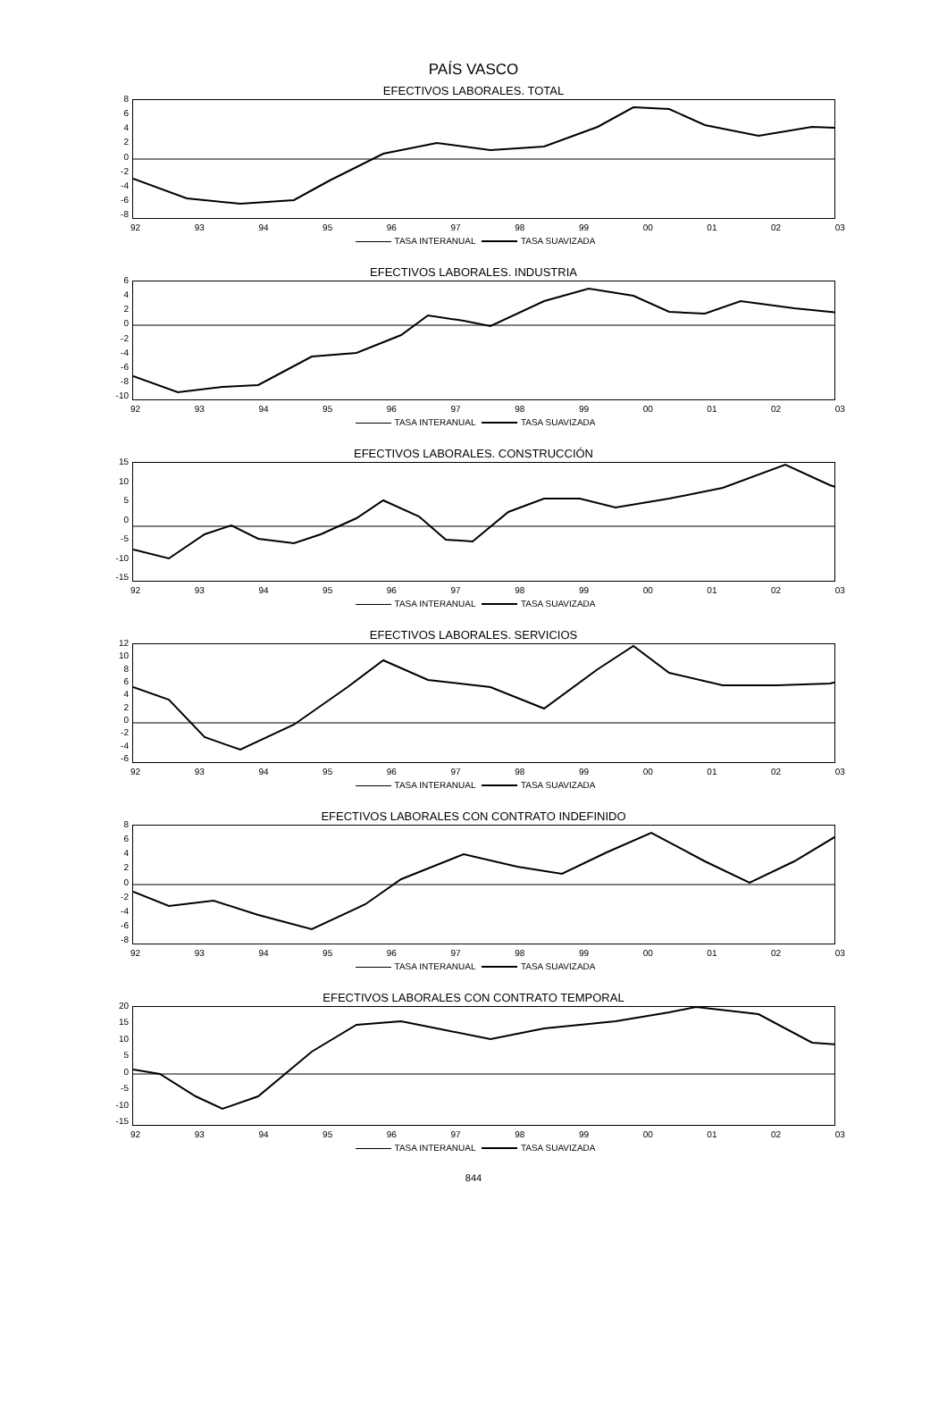PAÍS VASCO
EFECTIVOS LABORALES. TOTAL
8
6
4
2
0
-2
-4
-6
-8
92 93 94 95 96 97 98 99 00 01 02 03
TASA INTERANUAL TASA SUAVIZADA
EFECTIVOS LABORALES. INDUSTRIA
6
4
2
0
-2
-4
-6
-8
-10
92 93 94 95 96 97 98 99 00 01 02 03
TASA INTERANUAL TASA SUAVIZADA
EFECTIVOS LABORALES. CONSTRUCCIÓN
15
10
5
0
-5
-10
-15
92 93 94 95 96 97 98 99 00 01 02 03
TASA INTERANUAL TASA SUAVIZADA
EFECTIVOS LABORALES. SERVICIOS
12
10
8
6
4
2
0
-2
-4
-6
92 93 94 95 96 97 98 99 00 01 02 03
TASA INTERANUAL TASA SUAVIZADA
EFECTIVOS LABORALES CON CONTRATO INDEFINIDO
8
6
4
2
0
-2
-4
-6
-8
92 93 94 95 96 97 98 99 00 01 02 03
TASA INTERANUAL TASA SUAVIZADA
EFECTIVOS LABORALES CON CONTRATO TEMPORAL
20
15
10
5
0
-5
-10
-15
92 93 94 95 96 97 98 99 00 01 02 03
TASA INTERANUAL TASA SUAVIZADA
844